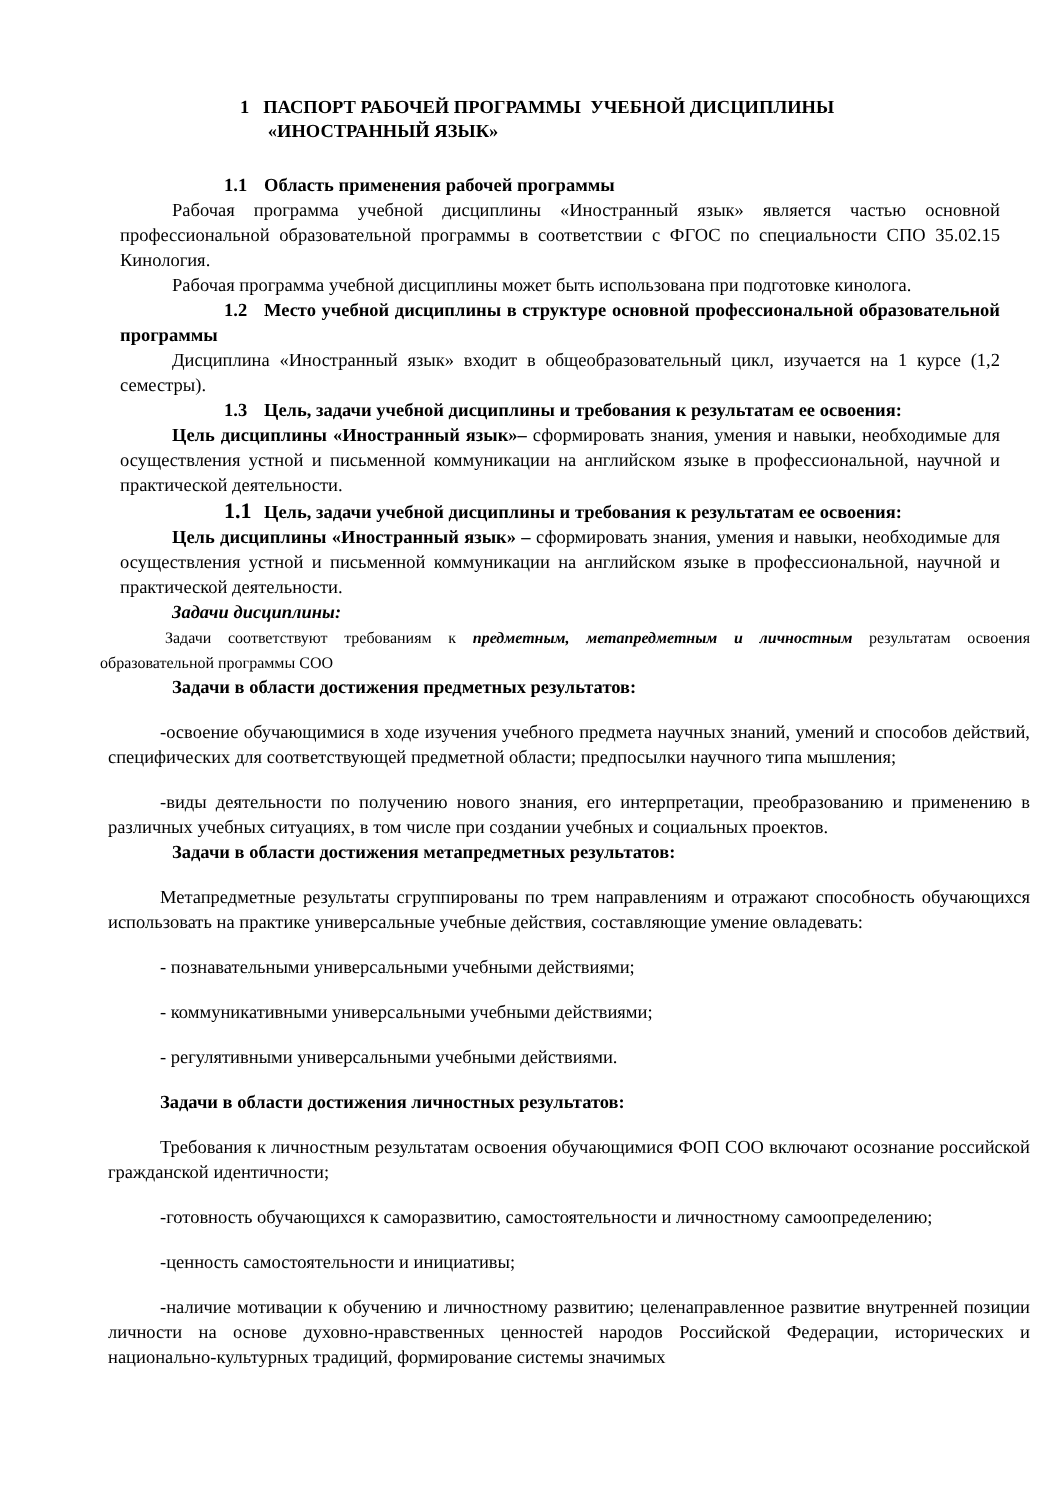1 ПАСПОРТ РАБОЧЕЙ ПРОГРАММЫ УЧЕБНОЙ ДИСЦИПЛИНЫ
«ИНОСТРАННЫЙ ЯЗЫК»
1.1 Область применения рабочей программы
Рабочая программа учебной дисциплины «Иностранный язык» является частью основной профессиональной образовательной программы в соответствии с ФГОС по специальности СПО 35.02.15 Кинология.
Рабочая программа учебной дисциплины может быть использована при подготовке кинолога.
1.2 Место учебной дисциплины в структуре основной профессиональной образовательной программы
Дисциплина «Иностранный язык» входит в общеобразовательный цикл, изучается на 1 курсе (1,2 семестры).
1.3 Цель, задачи учебной дисциплины и требования к результатам ее освоения:
Цель дисциплины «Иностранный язык»– сформировать знания, умения и навыки, необходимые для осуществления устной и письменной коммуникации на английском языке в профессиональной, научной и практической деятельности.
1.1 Цель, задачи учебной дисциплины и требования к результатам ее освоения:
Цель дисциплины «Иностранный язык» – сформировать знания, умения и навыки, необходимые для осуществления устной и письменной коммуникации на английском языке в профессиональной, научной и практической деятельности.
Задачи дисциплины:
Задачи соответствуют требованиям к предметным, метапредметным и личностным результатам освоения образовательной программы СОО
Задачи в области достижения предметных результатов:
-освоение обучающимися в ходе изучения учебного предмета научных знаний, умений и способов действий, специфических для соответствующей предметной области; предпосылки научного типа мышления;
-виды деятельности по получению нового знания, его интерпретации, преобразованию и применению в различных учебных ситуациях, в том числе при создании учебных и социальных проектов.
Задачи в области достижения метапредметных результатов:
Метапредметные результаты сгруппированы по трем направлениям и отражают способность обучающихся использовать на практике универсальные учебные действия, составляющие умение овладевать:
- познавательными универсальными учебными действиями;
- коммуникативными универсальными учебными действиями;
- регулятивными универсальными учебными действиями.
Задачи в области достижения личностных результатов:
Требования к личностным результатам освоения обучающимися ФОП СОО включают осознание российской гражданской идентичности;
-готовность обучающихся к саморазвитию, самостоятельности и личностному самоопределению;
-ценность самостоятельности и инициативы;
-наличие мотивации к обучению и личностному развитию; целенаправленное развитие внутренней позиции личности на основе духовно-нравственных ценностей народов Российской Федерации, исторических и национально-культурных традиций, формирование системы значимых